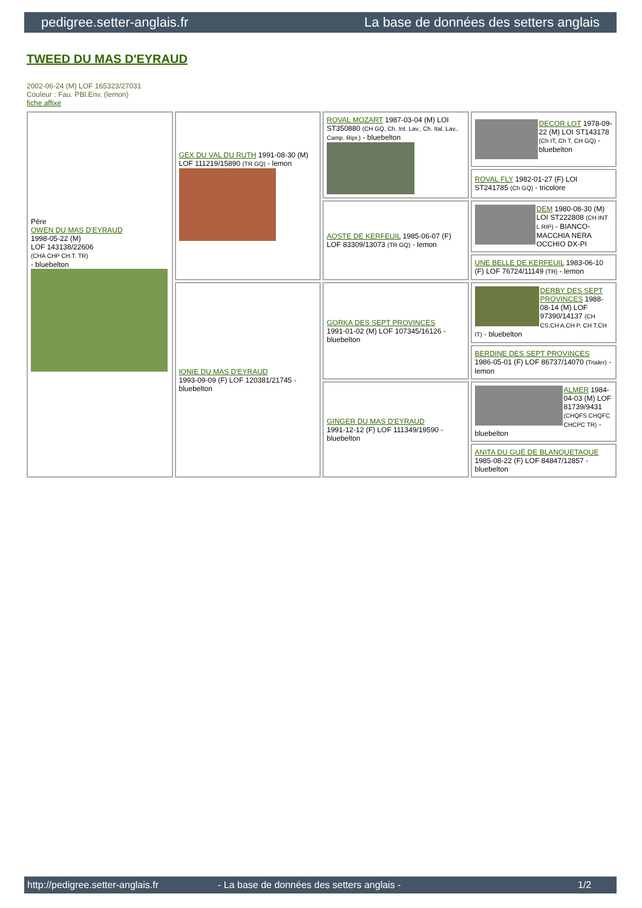pedigree.setter-anglais.fr La base de données des setters anglais
TWEED DU MAS D'EYRAUD
2002-06-24 (M) LOF 165323/27031
Couleur : Fau. PBl.Env. (lemon)
fiche affixe
| Père OWEN DU MAS D'EYRAUD 1998-05-22 (M) LOF 143138/22606 (CHA CHP CH.T. TR) - bluebelton | GEX DU VAL DU RUTH 1991-08-30 (M) LOF 111219/15890 (TR GQ) - lemon | ROVAL MOZART 1987-03-04 (M) LOI ST350880 (CH GQ, Ch. Int. Lav., Ch. Ital. Lav., Camp. Ripr.) - bluebelton | DECOR LOT 1978-09-22 (M) LOI ST143178 (Ch IT, Ch T, CH GQ) - bluebelton |
| | | | ROVAL FLY 1982-01-27 (F) LOI ST241785 (Ch GQ) - tricolore |
| | | AOSTE DE KERFEUIL 1985-06-07 (F) LOF 83309/13073 (TR GQ) - lemon | DEM 1980-08-30 (M) LOI ST222808 (CH INT L RIP) - BIANCO-MACCHIA NERA OCCHIO DX-PI |
| | | | UNE BELLE DE KERFEUIL 1983-06-10 (F) LOF 76724/11149 (TR) - lemon |
| | IONIE DU MAS D'EYRAUD 1993-09-09 (F) LOF 120381/21745 - bluebelton | GORKA DES SEPT PROVINCES 1991-01-02 (M) LOF 107345/16126 - bluebelton | DERBY DES SEPT PROVINCES 1988-08-14 (M) LOF 97390/14137 (CH CS,CH A,CH P, CH T,CH IT) - bluebelton |
| | | | BERDINE DES SEPT PROVINCES 1986-05-01 (F) LOF 86737/14070 (Trialer) - lemon |
| | | GINGER DU MAS D'EYRAUD 1991-12-12 (F) LOF 111349/19590 - bluebelton | ALMER 1984-04-03 (M) LOF 81739/9431 (CHQFS CHQFC CHCPC TR) - bluebelton |
| | | | ANITA DU GUÉ DE BLANQUETAQUE 1985-08-22 (F) LOF 84847/12857 - bluebelton |
http://pedigree.setter-anglais.fr - La base de données des setters anglais - 1/2